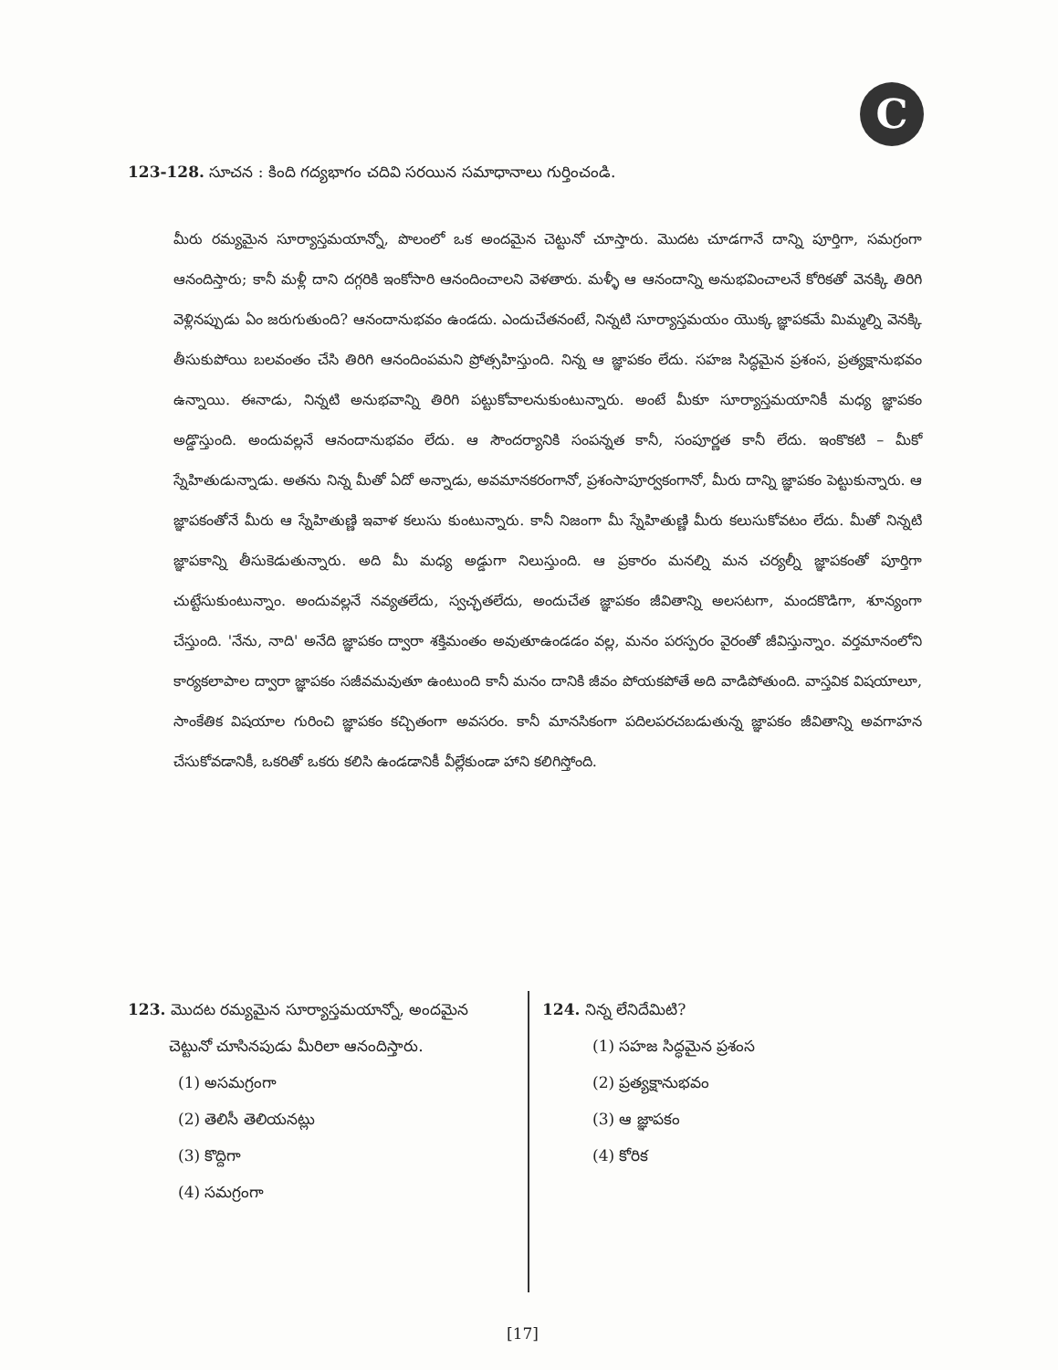C
123-128. సూచన : కింది గద్యభాగం చదివి సరయిన సమాధానాలు గుర్తించండి.
మీరు రమ్యమైన సూర్యాస్తమయాన్నో, పొలంలో ఒక అందమైన చెట్టునో చూస్తారు. మొదట చూడగానే దాన్ని పూర్తిగా, సమగ్రంగా ఆనందిస్తారు; కానీ మళ్లీ దాని దగ్గరికి ఇంకోసారి ఆనందించాలని వెళతారు. మళ్ళీ ఆ ఆనందాన్ని అనుభవించాలనే కోరికతో వెనక్కి తిరిగి వెళ్లినప్పుడు ఏం జరుగుతుంది? ఆనందానుభవం ఉండదు. ఎందుచేతనంటే, నిన్నటి సూర్యాస్తమయం యొక్క జ్ఞాపకమే మిమ్మల్ని వెనక్కి తీసుకుపోయి బలవంతం చేసి తిరిగి ఆనందింపమని ప్రోత్సహిస్తుంది. నిన్న ఆ జ్ఞాపకం లేదు. సహజ సిద్ధమైన ప్రశంస, ప్రత్యక్షానుభవం ఉన్నాయి. ఈనాడు, నిన్నటి అనుభవాన్ని తిరిగి పట్టుకోవాలనుకుంటున్నారు. అంటే మీకూ సూర్యాస్తమయానికీ మధ్య జ్ఞాపకం అడ్డొస్తుంది. అందువల్లనే ఆనందానుభవం లేదు. ఆ సౌందర్యానికి సంపన్నత కానీ, సంపూర్ణత కానీ లేదు. ఇంకొకటి – మీకో స్నేహితుడున్నాడు. అతను నిన్న మీతో ఏదో అన్నాడు, అవమానకరంగానో, ప్రశంసాపూర్వకంగానో, మీరు దాన్ని జ్ఞాపకం పెట్టుకున్నారు. ఆ జ్ఞాపకంతోనే మీరు ఆ స్నేహితుణ్ణి ఇవాళ కలుసు కుంటున్నారు. కానీ నిజంగా మీ స్నేహితుణ్ణి మీరు కలుసుకోవటం లేదు. మీతో నిన్నటి జ్ఞాపకాన్ని తీసుకెడుతున్నారు. అది మీ మధ్య అడ్డుగా నిలుస్తుంది. ఆ ప్రకారం మనల్ని మన చర్యల్నీ జ్ఞాపకంతో పూర్తిగా చుట్టేసుకుంటున్నాం. అందువల్లనే నవ్యతలేదు, స్వచ్ఛతలేదు, అందుచేత జ్ఞాపకం జీవితాన్ని అలసటగా, మందకొడిగా, శూన్యంగా చేస్తుంది. 'నేను, నాది' అనేది జ్ఞాపకం ద్వారా శక్తిమంతం అవుతూఉండడం వల్ల, మనం పరస్పరం వైరంతో జీవిస్తున్నాం. వర్తమానంలోని కార్యకలాపాల ద్వారా జ్ఞాపకం సజీవమవుతూ ఉంటుంది కానీ మనం దానికి జీవం పోయకపోతే అది వాడిపోతుంది. వాస్తవిక విషయాలూ, సాంకేతిక విషయాల గురించి జ్ఞాపకం కచ్చితంగా అవసరం. కానీ మానసికంగా పదిలపరచబడుతున్న జ్ఞాపకం జీవితాన్ని అవగాహన చేసుకోవడానికీ, ఒకరితో ఒకరు కలిసి ఉండడానికీ వీల్లేకుండా హాని కలిగిస్తోంది.
123. మొదట రమ్యమైన సూర్యాస్తమయాన్నో, అందమైన
చెట్టునో చూసినపుడు మీరిలా ఆనందిస్తారు.
(1) అసమగ్రంగా
(2) తెలిసీ తెలియనట్లు
(3) కొద్దిగా
(4) సమగ్రంగా
124. నిన్న లేనిదేమిటి?
(1) సహజ సిద్ధమైన ప్రశంస
(2) ప్రత్యక్షానుభవం
(3) ఆ జ్ఞాపకం
(4) కోరిక
[17]